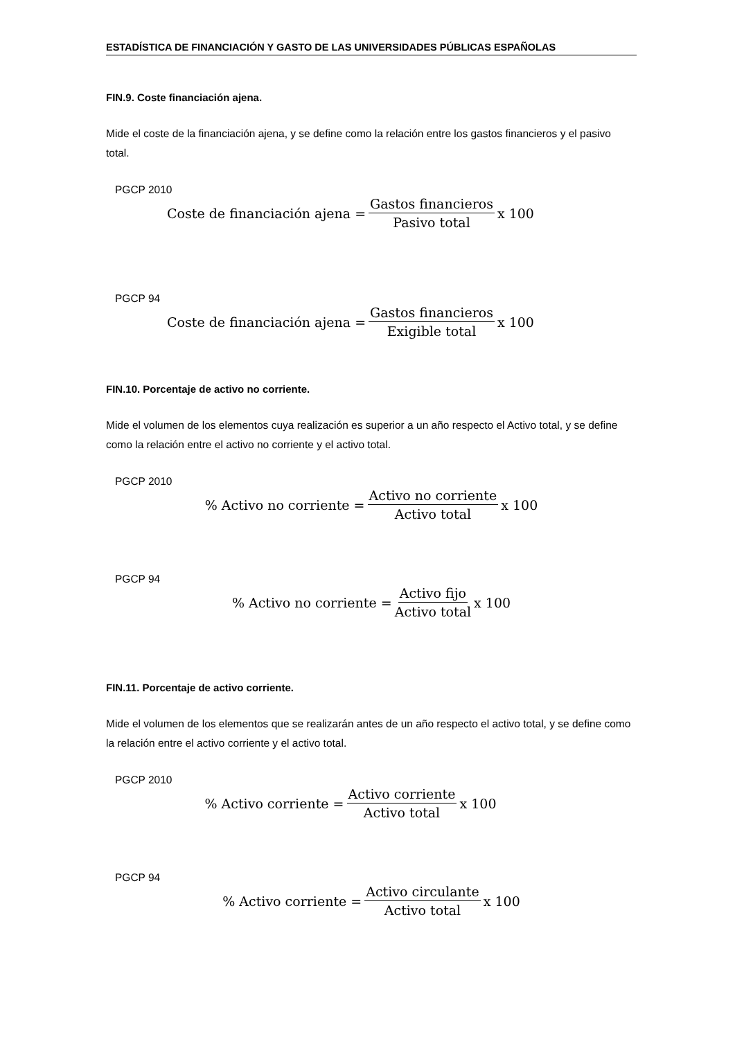ESTADÍSTICA DE FINANCIACIÓN Y GASTO DE LAS UNIVERSIDADES PÚBLICAS ESPAÑOLAS
FIN.9. Coste financiación ajena.
Mide el coste de la financiación ajena, y se define como la relación entre los gastos financieros y el pasivo total.
PGCP 2010
Coste de financiación ajena = Gastos financieros Pasivo total x 100
PGCP 94
Coste de financiación ajena = Gastos financieros Exigible total x 100
FIN.10. Porcentaje de activo no corriente.
Mide el volumen de los elementos cuya realización es superior a un año respecto el Activo total, y se define como la relación entre el activo no corriente y el activo total.
PGCP 2010
% Activo no corriente = Activo no corriente Activo total x 100
PGCP 94
% Activo no corriente = Activo fijo Activo total x 100
FIN.11. Porcentaje de activo corriente.
Mide el volumen de los elementos que se realizarán antes de un año respecto el activo total, y se define como la relación entre el activo corriente y el activo total.
PGCP 2010
% Activo corriente = Activo corriente Activo total x 100
PGCP 94
% Activo corriente = Activo circulante Activo total x 100